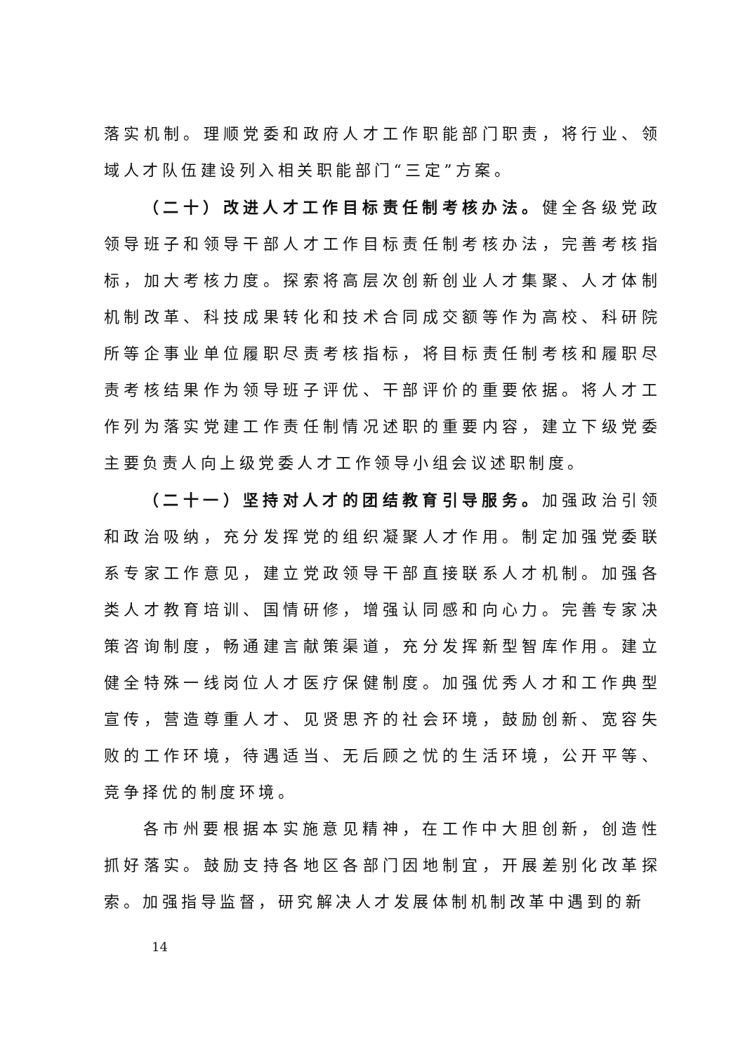落实机制。理顺党委和政府人才工作职能部门职责，将行业、领域人才队伍建设列入相关职能部门“三定”方案。
（二十）改进人才工作目标责任制考核办法。健全各级党政领导班子和领导干部人才工作目标责任制考核办法，完善考核指标，加大考核力度。探索将高层次创新创业人才集聚、人才体制机制改革、科技成果转化和技术合同成交额等作为高校、科研院所等企事业单位履职尽责考核指标，将目标责任制考核和履职尽责考核结果作为领导班子评优、干部评价的重要依据。将人才工作列为落实党建工作责任制情况述职的重要内容，建立下级党委主要负责人向上级党委人才工作领导小组会议述职制度。
（二十一）坚持对人才的团结教育引导服务。加强政治引领和政治吸纳，充分发挥党的组织凝聚人才作用。制定加强党委联系专家工作意见，建立党政领导干部直接联系人才机制。加强各类人才教育培训、国情研修，增强认同感和向心力。完善专家决策咨询制度，畅通建言献策渠道，充分发挥新型智库作用。建立健全特殊一线岗位人才医疗保健制度。加强优秀人才和工作典型宣传，营造尊重人才、见贤思齐的社会环境，鼓励创新、宽容失败的工作环境，待遇适当、无后顾之忧的生活环境，公开平等、竞争择优的制度环境。
各市州要根据本实施意见精神，在工作中大胆创新，创造性抓好落实。鼓励支持各地区各部门因地制宜，开展差别化改革探索。加强指导监督，研究解决人才发展体制机制改革中遇到的新
14